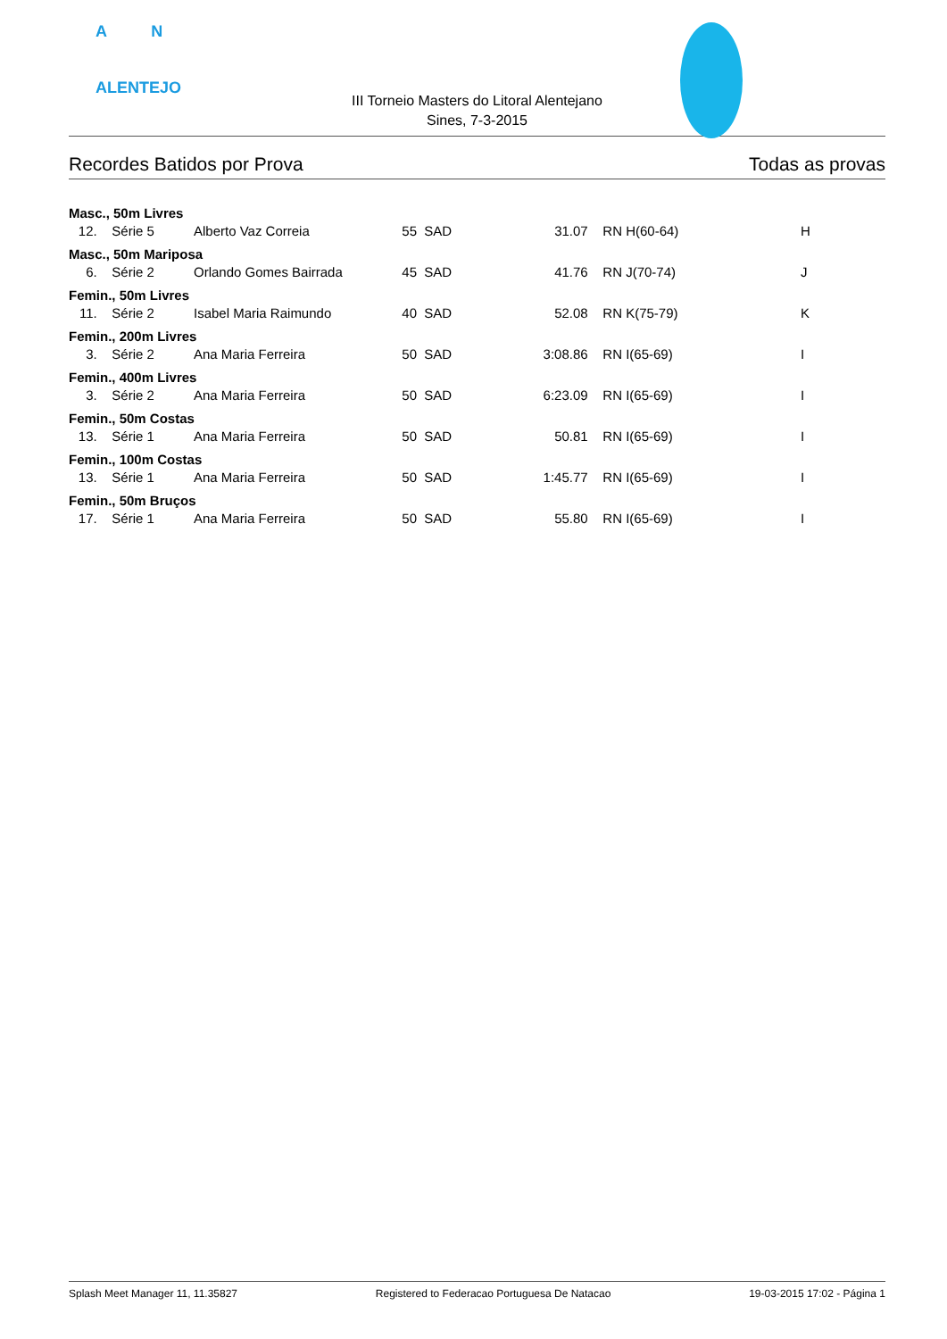A N
ALENTEJO
III Torneio Masters do Litoral Alentejano
Sines, 7-3-2015
Recordes Batidos por Prova Todas as provas
| Masc., 50m Livres | | | | | | | |
| 12. | Série 5 | Alberto Vaz Correia | 55 | SAD | 31.07 | RN H(60-64) | H |
| Masc., 50m Mariposa | | | | | | | |
| 6. | Série 2 | Orlando Gomes Bairrada | 45 | SAD | 41.76 | RN J(70-74) | J |
| Femin., 50m Livres | | | | | | | |
| 11. | Série 2 | Isabel Maria Raimundo | 40 | SAD | 52.08 | RN K(75-79) | K |
| Femin., 200m Livres | | | | | | | |
| 3. | Série 2 | Ana Maria Ferreira | 50 | SAD | 3:08.86 | RN I(65-69) | I |
| Femin., 400m Livres | | | | | | | |
| 3. | Série 2 | Ana Maria Ferreira | 50 | SAD | 6:23.09 | RN I(65-69) | I |
| Femin., 50m Costas | | | | | | | |
| 13. | Série 1 | Ana Maria Ferreira | 50 | SAD | 50.81 | RN I(65-69) | I |
| Femin., 100m Costas | | | | | | | |
| 13. | Série 1 | Ana Maria Ferreira | 50 | SAD | 1:45.77 | RN I(65-69) | I |
| Femin., 50m Bruços | | | | | | | |
| 17. | Série 1 | Ana Maria Ferreira | 50 | SAD | 55.80 | RN I(65-69) | I |
Splash Meet Manager 11, 11.35827 Registered to Federacao Portuguesa De Natacao 19-03-2015 17:02 - Página 1